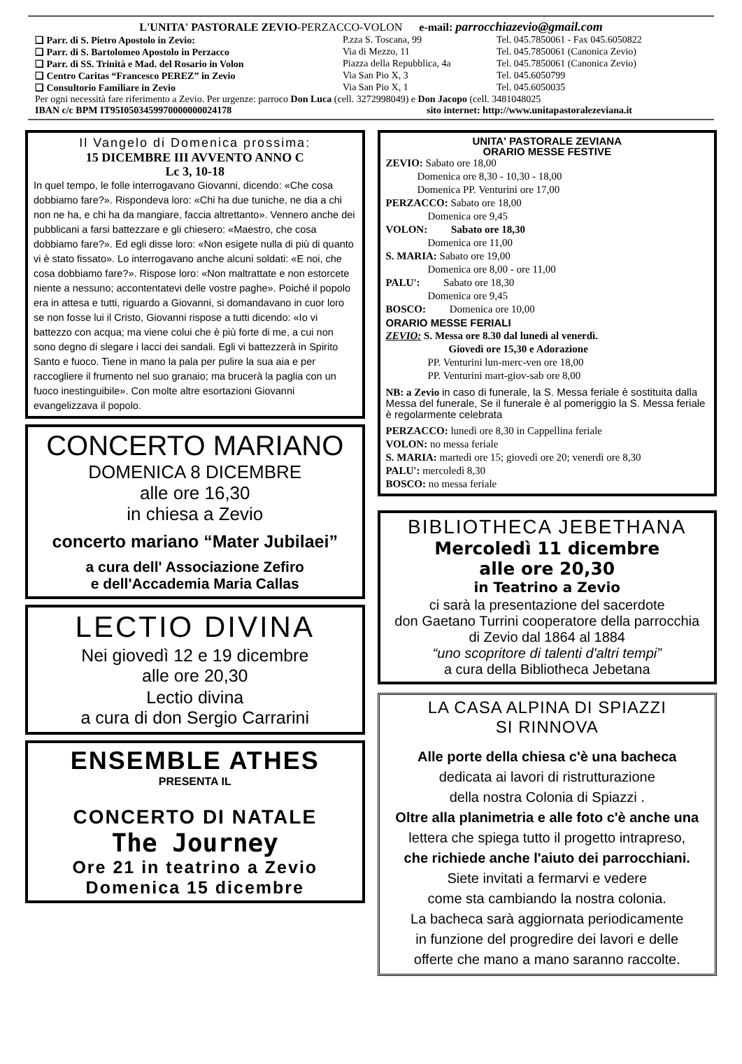L'UNITA' PASTORALE ZEVIO-PERZACCO-VOLON e-mail: parrocchiazevio@gmail.com
❑ Parr. di S. Pietro Apostolo in Zevio: P.zza S. Toscana, 99 Tel. 045.7850061 - Fax 045.6050822
❑ Parr. di S. Bartolomeo Apostolo in Perzacco Via di Mezzo, 11 Tel. 045.7850061 (Canonica Zevio)
❑ Parr. di SS. Trinità e Mad. del Rosario in Volon Piazza della Repubblica, 4a Tel. 045.7850061 (Canonica Zevio)
❑ Centro Caritas “Francesco PEREZ” in Zevio Via San Pio X, 3 Tel. 045.6050799
❑ Consultorio Familiare in Zevio Via San Pio X, 1 Tel. 045.6050035
Per ogni necessità fare riferimento a Zevio. Per urgenze: parroco Don Luca (cell. 3272998049) e Don Jacopo (cell. 3481048025
IBAN c/c BPM IT95I0503459970000000024178 sito internet: http://www.unitapastoralezeviana.it
Il Vangelo di Domenica prossima:
15 DICEMBRE III AVVENTO ANNO C
Lc 3, 10-18
In quel tempo, le folle interrogavano Giovanni, dicendo: «Che cosa dobbiamo fare?». Rispondeva loro: «Chi ha due tuniche, ne dia a chi non ne ha, e chi ha da mangiare, faccia altrettanto». Vennero anche dei pubblicani a farsi battezzare e gli chiesero: «Maestro, che cosa dobbiamo fare?». Ed egli disse loro: «Non esigete nulla di più di quanto vi è stato fissato». Lo interrogavano anche alcuni soldati: «E noi, che cosa dobbiamo fare?». Rispose loro: «Non maltrattate e non estorcete niente a nessuno; accontentatevi delle vostre paghe». Poiché il popolo era in attesa e tutti, riguardo a Giovanni, si domandavano in cuor loro se non fosse lui il Cristo, Giovanni rispose a tutti dicendo: «Io vi battezzo con acqua; ma viene colui che è più forte di me, a cui non sono degno di slegare i lacci dei sandali. Egli vi battezzerà in Spirito Santo e fuoco. Tiene in mano la pala per pulire la sua aia e per raccogliere il frumento nel suo granaio; ma brucerà la paglia con un fuoco inestinguibile». Con molte altre esortazioni Giovanni evangelizzava il popolo.
CONCERTO MARIANO
DOMENICA 8 DICEMBRE
alle ore 16,30
in chiesa a Zevio
concerto mariano “Mater Jubilaei”
a cura dell' Associazione Zefiro
e dell'Accademia Maria Callas
LECTIO DIVINA
Nei giovedì 12 e 19 dicembre
alle ore 20,30
Lectio divina
a cura di don Sergio Carrarini
ENSEMBLE ATHES
PRESENTA IL
CONCERTO DI NATALE
The Journey
Ore 21 in teatrino a Zevio
Domenica 15 dicembre
UNITA' PASTORALE ZEVIANA
ORARIO MESSE FESTIVE
ZEVIO: Sabato ore 18,00
   Domenica ore 8,30 - 10,30 - 18,00
   Domenica PP. Venturini ore 17,00
PERZACCO: Sabato ore 18,00
    Domenica ore 9,45
VOLON:   Sabato ore 18,30
    Domenica ore 11,00
S. MARIA: Sabato ore 19,00
    Domenica ore 8,00 - ore 11,00
PALU':   Sabato ore 18,30
    Domenica ore 9,45
BOSCO:   Domenica ore 10,00
ORARIO MESSE FERIALI
ZEVIO: S. Messa ore 8.30 dal lunedì al venerdì.
      Giovedì ore 15,30 e Adorazione
    PP. Venturini lun-merc-ven ore 18,00
    PP. Venturini mart-giov-sab ore 8,00
NB: a Zevio in caso di funerale, la S. Messa feriale è sostituita dalla Messa del funerale, Se il funerale è al pomeriggio la S. Messa feriale è regolarmente celebrata
PERZACCO: lunedì ore 8,30 in Cappellina feriale
VOLON: no messa feriale
S. MARIA: martedì ore 15; giovedì ore 20; venerdì ore 8,30
PALU': mercoledì 8,30
BOSCO: no messa feriale
BIBLIOTHECA JEBETHANA
Mercoledì 11 dicembre
alle ore 20,30
in Teatrino a Zevio
ci sarà la presentazione del sacerdote
don Gaetano Turrini cooperatore della parrocchia
di Zevio dal 1864 al 1884
“uno scopritore di talenti d'altri tempi”
a cura della Bibliotheca Jebetana
LA CASA ALPINA DI SPIAZZI
SI RINNOVA
Alle porte della chiesa c'è una bacheca
dedicata ai lavori di ristrutturazione
della nostra Colonia di Spiazzi .
Oltre alla planimetria e alle foto c'è anche una
lettera che spiega tutto il progetto intrapreso,
che richiede anche l'aiuto dei parrocchiani.
Siete invitati a fermarvi e vedere
come sta cambiando la nostra colonia.
La bacheca sarà aggiornata periodicamente
in funzione del progredire dei lavori e delle
offerte che mano a mano saranno raccolte.